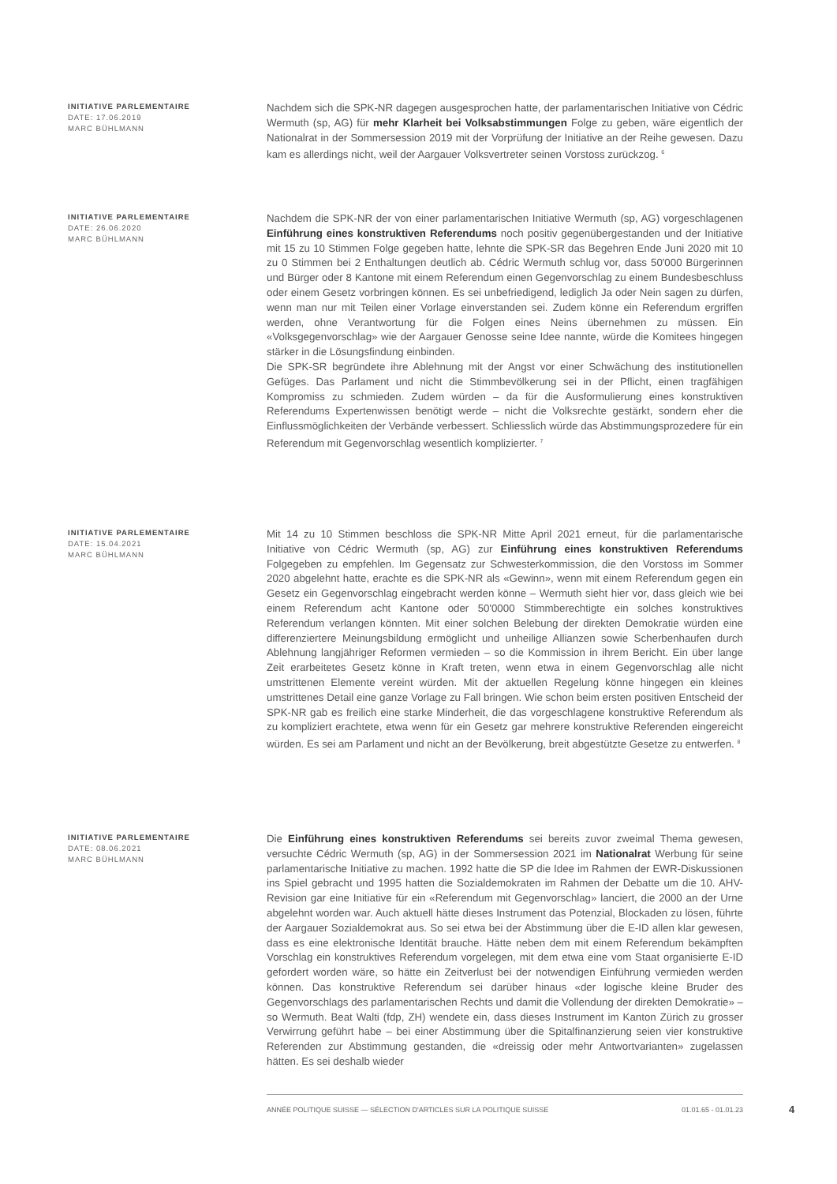INITIATIVE PARLEMENTAIRE
DATE: 17.06.2019
MARC BÜHLMANN
Nachdem sich die SPK-NR dagegen ausgesprochen hatte, der parlamentarischen Initiative von Cédric Wermuth (sp, AG) für mehr Klarheit bei Volksabstimmungen Folge zu geben, wäre eigentlich der Nationalrat in der Sommersession 2019 mit der Vorprüfung der Initiative an der Reihe gewesen. Dazu kam es allerdings nicht, weil der Aargauer Volksvertreter seinen Vorstoss zurückzog. <sup>6</sup>
INITIATIVE PARLEMENTAIRE
DATE: 26.06.2020
MARC BÜHLMANN
Nachdem die SPK-NR der von einer parlamentarischen Initiative Wermuth (sp, AG) vorgeschlagenen Einführung eines konstruktiven Referendums noch positiv gegenübergestanden und der Initiative mit 15 zu 10 Stimmen Folge gegeben hatte, lehnte die SPK-SR das Begehren Ende Juni 2020 mit 10 zu 0 Stimmen bei 2 Enthaltungen deutlich ab. Cédric Wermuth schlug vor, dass 50'000 Bürgerinnen und Bürger oder 8 Kantone mit einem Referendum einen Gegenvorschlag zu einem Bundesbeschluss oder einem Gesetz vorbringen können. Es sei unbefriedigend, lediglich Ja oder Nein sagen zu dürfen, wenn man nur mit Teilen einer Vorlage einverstanden sei. Zudem könne ein Referendum ergriffen werden, ohne Verantwortung für die Folgen eines Neins übernehmen zu müssen. Ein «Volksgegenvorschlag» wie der Aargauer Genosse seine Idee nannte, würde die Komitees hingegen stärker in die Lösungsfindung einbinden.
Die SPK-SR begründete ihre Ablehnung mit der Angst vor einer Schwächung des institutionellen Gefüges. Das Parlament und nicht die Stimmbevölkerung sei in der Pflicht, einen tragfähigen Kompromiss zu schmieden. Zudem würden – da für die Ausformulierung eines konstruktiven Referendums Expertenwissen benötigt werde – nicht die Volksrechte gestärkt, sondern eher die Einflussmöglichkeiten der Verbände verbessert. Schliesslich würde das Abstimmungsprozedere für ein Referendum mit Gegenvorschlag wesentlich komplizierter. <sup>7</sup>
INITIATIVE PARLEMENTAIRE
DATE: 15.04.2021
MARC BÜHLMANN
Mit 14 zu 10 Stimmen beschloss die SPK-NR Mitte April 2021 erneut, für die parlamentarische Initiative von Cédric Wermuth (sp, AG) zur Einführung eines konstruktiven Referendums Folgegeben zu empfehlen. Im Gegensatz zur Schwesterkommission, die den Vorstoss im Sommer 2020 abgelehnt hatte, erachte es die SPK-NR als «Gewinn», wenn mit einem Referendum gegen ein Gesetz ein Gegenvorschlag eingebracht werden könne – Wermuth sieht hier vor, dass gleich wie bei einem Referendum acht Kantone oder 50'0000 Stimmberechtigte ein solches konstruktives Referendum verlangen könnten. Mit einer solchen Belebung der direkten Demokratie würden eine differenziertere Meinungsbildung ermöglicht und unheilige Allianzen sowie Scherbenhaufen durch Ablehnung langjähriger Reformen vermieden – so die Kommission in ihrem Bericht. Ein über lange Zeit erarbeitetes Gesetz könne in Kraft treten, wenn etwa in einem Gegenvorschlag alle nicht umstrittenen Elemente vereint würden. Mit der aktuellen Regelung könne hingegen ein kleines umstrittenes Detail eine ganze Vorlage zu Fall bringen. Wie schon beim ersten positiven Entscheid der SPK-NR gab es freilich eine starke Minderheit, die das vorgeschlagene konstruktive Referendum als zu kompliziert erachtete, etwa wenn für ein Gesetz gar mehrere konstruktive Referenden eingereicht würden. Es sei am Parlament und nicht an der Bevölkerung, breit abgestützte Gesetze zu entwerfen. <sup>8</sup>
INITIATIVE PARLEMENTAIRE
DATE: 08.06.2021
MARC BÜHLMANN
Die Einführung eines konstruktiven Referendums sei bereits zuvor zweimal Thema gewesen, versuchte Cédric Wermuth (sp, AG) in der Sommersession 2021 im Nationalrat Werbung für seine parlamentarische Initiative zu machen. 1992 hatte die SP die Idee im Rahmen der EWR-Diskussionen ins Spiel gebracht und 1995 hatten die Sozialdemokraten im Rahmen der Debatte um die 10. AHV-Revision gar eine Initiative für ein «Referendum mit Gegenvorschlag» lanciert, die 2000 an der Urne abgelehnt worden war. Auch aktuell hätte dieses Instrument das Potenzial, Blockaden zu lösen, führte der Aargauer Sozialdemokrat aus. So sei etwa bei der Abstimmung über die E-ID allen klar gewesen, dass es eine elektronische Identität brauche. Hätte neben dem mit einem Referendum bekämpften Vorschlag ein konstruktives Referendum vorgelegen, mit dem etwa eine vom Staat organisierte E-ID gefordert worden wäre, so hätte ein Zeitverlust bei der notwendigen Einführung vermieden werden können. Das konstruktive Referendum sei darüber hinaus «der logische kleine Bruder des Gegenvorschlags des parlamentarischen Rechts und damit die Vollendung der direkten Demokratie» – so Wermuth. Beat Walti (fdp, ZH) wendete ein, dass dieses Instrument im Kanton Zürich zu grosser Verwirrung geführt habe – bei einer Abstimmung über die Spitalfinanzierung seien vier konstruktive Referenden zur Abstimmung gestanden, die «dreissig oder mehr Antwortvarianten» zugelassen hätten. Es sei deshalb wieder
ANNÉE POLITIQUE SUISSE — SÉLECTION D'ARTICLES SUR LA POLITIQUE SUISSE 01.01.65 - 01.01.23
4